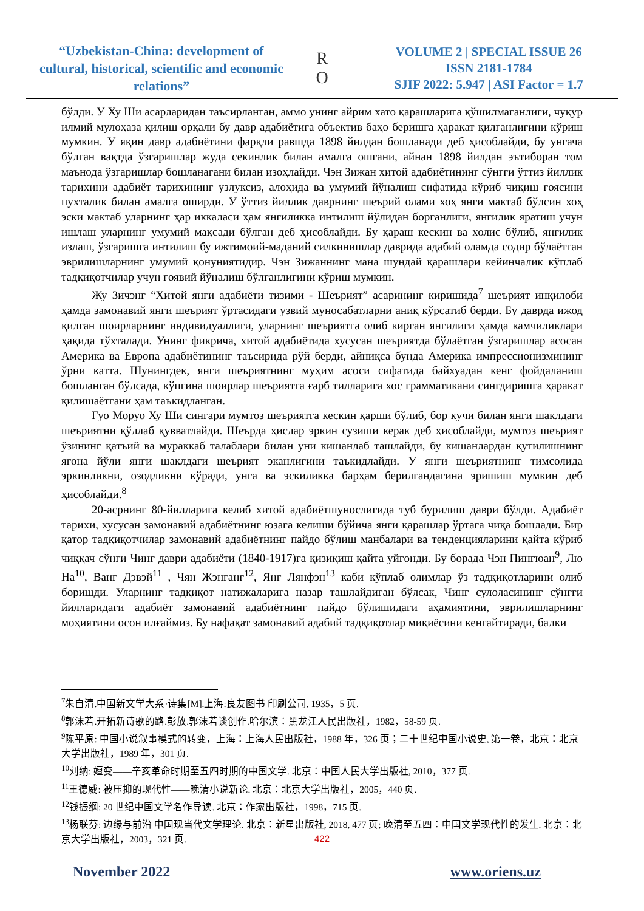“Uzbekistan-China: development of cultural, historical, scientific and economic relations”
R
O
VOLUME 2 | SPECIAL ISSUE 26
ISSN 2181-1784
SJIF 2022: 5.947 | ASI Factor = 1.7
бўлди. У Ху Ши асарларидан таъсирланган, аммо унинг айрим хато қарашларига қўшилмаганлиги, чуқур илмий мулоҳаза қилиш орқали бу давр адабиётига объектив баҳо беришга ҳаракат қилганлигини кўриш мумкин. У яқин давр адабиётини фарқли равшда 1898 йилдан бошланади деб ҳисоблайди, бу унгача бўлган вақтда ўзгаришлар жуда секинлик билан амалга ошгани, айнан 1898 йилдан эътиборан том маънода ўзгаришлар бошланагани билан изоҳлайди. Чэн Зижан хитой адабиётининг сўнгги ўттиз йиллик тарихини адабиёт тарихининг узлуксиз, алоҳида ва умумий йўналиш сифатида кўриб чиқиш ғоясини пухталик билан амалга оширди. У ўттиз йиллик даврнинг шеърий олами хоҳ янги мактаб бўлсин хоҳ эски мактаб уларнинг ҳар иккаласи ҳам янгиликка интилиш йўлидан борганлиги, янгилик яратиш учун ишлаш уларнинг умумий мақсади бўлган деб ҳисоблайди. Бу қараш кескин ва холис бўлиб, янгилик излаш, ўзгаришга интилиш бу ижтимоий-маданий силкинишлар даврида адабий оламда содир бўлаётган эврилишларнинг умумий қонуниятидир. Чэн Зижаннинг мана шундай қарашлари кейинчалик кўплаб тадқиқотчилар учун ғоявий йўналиш бўлганлигини кўриш мумкин.
Жу Зичэнг “Хитой янги адабиёти тизими - Шеърият” асарининг киришида<sup>7</sup> шеърият инқилоби ҳамда замонавий янги шеърият ўртасидаги узвий муносабатларни аниқ кўрсатиб берди. Бу даврда ижод қилган шоирларнинг индивидуаллиги, уларнинг шеъриятга олиб кирган янгилиги ҳамда камчиликлари ҳақида тўхталади. Унинг фикрича, хитой адабиётида хусусан шеъриятда бўлаётган ўзгаришлар асосан Америка ва Европа адабиётининг таъсирида рўй берди, айниқса бунда Америка импрессионизмининг ўрни катта. Шунингдек, янги шеъриятнинг муҳим асоси сифатида байхуадан кенг фойдаланиш бошланган бўлсада, кўпгина шоирлар шеъриятга ғарб тилларига хос грамматикани сингдиришга ҳаракат қилишаётгани ҳам таъкидланган.
Гуо Моруо Ху Ши сингари мумтоз шеъриятга кескин қарши бўлиб, бор кучи билан янги шаклдаги шеъриятни қўллаб қувватлайди. Шеърда ҳислар эркин сузиши керак деб ҳисоблайди, мумтоз шеърият ўзининг қатъий ва мураккаб талаблари билан уни кишанлаб ташлайди, бу кишанлардан қутилишнинг ягона йўли янги шаклдаги шеърият эканлигини таъкидлайди. У янги шеъриятнинг тимсолида эркинликни, озодликни кўради, унга ва эскиликка барҳам берилгандагина эришиш мумкин деб ҳисоблайди.<sup>8</sup>
20-асрнинг 80-йилларига келиб хитой адабиётшунослигида туб бурилиш даври бўлди. Адабиёт тарихи, хусусан замонавий адабиётнинг юзага келиши бўйича янги қарашлар ўртага чиқа бошлади. Бир қатор тадқиқотчилар замонавий адабиётнинг пайдо бўлиш манбалари ва тенденцияларини қайта кўриб чиққач сўнги Чинг даври адабиёти (1840-1917)га қизиқиш қайта уйғонди. Бу борада Чэн Пингюан<sup>9</sup>, Лю На<sup>10</sup>, Ванг Дэвэй<sup>11</sup> , Чян Жэнганг<sup>12</sup>, Янг Лянфэн<sup>13</sup> каби кўплаб олимлар ўз тадқиқотларини олиб боришди. Уларнинг тадқиқот натижаларига назар ташлайдиган бўлсак, Чинг сулоласининг сўнгги йилларидаги адабиёт замонавий адабиётнинг пайдо бўлишидаги аҳамиятини, эврилишларнинг моҳиятини осон илғаймиз. Бу нафақат замонавий адабий тадқиқотлар миқиёсини кенгайтиради, балки
<sup>7</sup> 朱自清.中国新文学大系·诗集[M].上海:良友图书 印刷公司, 1935，5 页.
<sup>8</sup> 郭沫若.开拓新诗歌的路.彭放.郭沫若谈创作.哈尔滨：黑龙江人民出版社，1982，58-59 页.
<sup>9</sup> 陈平原: 中国小说叙事模式的转变，上海：上海人民出版社，1988 年，326 页；二十世纪中国小说史, 第一卷，北京：北京大学出版社，1989 年，301 页.
<sup>10</sup> 刘纳: 嬗变——辛亥革命时期至五四时期的中国文学. 北京：中国人民大学出版社, 2010，377 页.
<sup>11</sup> 王德威: 被压抑的现代性——晚清小说新论. 北京：北京大学出版社，2005，440 页.
<sup>12</sup> 钱振纲: 20 世纪中国文学名作导读. 北京：作家出版社，1998，715 页.
<sup>13</sup> 杨联芬: 边缘与前沿 中国现当代文学理论. 北京：新星出版社, 2018, 477 页; 晚清至五四：中国文学现代性的发生. 北京：北京大学出版社，2003，321 页.
422
November 2022 www.oriens.uz